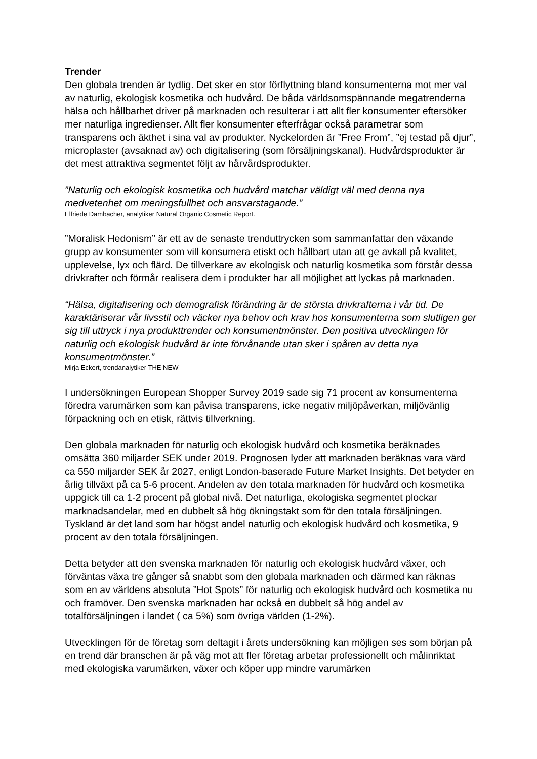Trender
Den globala trenden är tydlig. Det sker en stor förflyttning bland konsumenterna mot mer val av naturlig, ekologisk kosmetika och hudvård. De båda världsomspännande megatrenderna hälsa och hållbarhet driver på marknaden och resulterar i att allt fler konsumenter eftersöker mer naturliga ingredienser. Allt fler konsumenter efterfrågar också parametrar som transparens och äkthet i sina val av produkter. Nyckelorden är ”Free From”, ”ej testad på djur”, microplaster (avsaknad av) och digitalisering (som försäljningskanal). Hudvårdsprodukter är det mest attraktiva segmentet följt av hårvårdsprodukter.
”Naturlig och ekologisk kosmetika och hudvård matchar väldigt väl med denna nya medvetenhet om meningsfullhet och ansvarstagande.”
Elfriede Dambacher, analytiker Natural Organic Cosmetic Report.
”Moralisk Hedonism” är ett av de senaste trenduttrycken som sammanfattar den växande grupp av konsumenter som vill konsumera etiskt och hållbart utan att ge avkall på kvalitet, upplevelse, lyx och flärd. De tillverkare av ekologisk och naturlig kosmetika som förstår dessa drivkrafter och förmår realisera dem i produkter har all möjlighet att lyckas på marknaden.
“Hälsa, digitalisering och demografisk förändring är de största drivkrafterna i vår tid. De karaktäriserar vår livsstil och väcker nya behov och krav hos konsumenterna som slutligen ger sig till uttryck i nya produkttrender och konsumentmönster. Den positiva utvecklingen för naturlig och ekologisk hudvård är inte förvånande utan sker i spåren av detta nya konsumentmönster.”
Mirja Eckert, trendanalytiker THE NEW
I undersökningen European Shopper Survey 2019 sade sig 71 procent av konsumenterna föredra varumärken som kan påvisa transparens, icke negativ miljöpåverkan, miljövänlig förpackning och en etisk, rättvis tillverkning.
Den globala marknaden för naturlig och ekologisk hudvård och kosmetika beräknades omsätta 360 miljarder SEK under 2019. Prognosen lyder att marknaden beräknas vara värd ca 550 miljarder SEK år 2027, enligt London-baserade Future Market Insights. Det betyder en årlig tillväxt på ca 5-6 procent. Andelen av den totala marknaden för hudvård och kosmetika uppgick till ca 1-2 procent på global nivå. Det naturliga, ekologiska segmentet plockar marknadsandelar, med en dubbelt så hög ökningstakt som för den totala försäljningen. Tyskland är det land som har högst andel naturlig och ekologisk hudvård och kosmetika, 9 procent av den totala försäljningen.
Detta betyder att den svenska marknaden för naturlig och ekologisk hudvård växer, och förväntas växa tre gånger så snabbt som den globala marknaden och därmed kan räknas som en av världens absoluta ”Hot Spots” för naturlig och ekologisk hudvård och kosmetika nu och framöver. Den svenska marknaden har också en dubbelt så hög andel av totalförsäljningen i landet ( ca 5%) som övriga världen (1-2%).
Utvecklingen för de företag som deltagit i årets undersökning kan möjligen ses som början på en trend där branschen är på väg mot att fler företag arbetar professionellt och målinriktat med ekologiska varumärken, växer och köper upp mindre varumärken